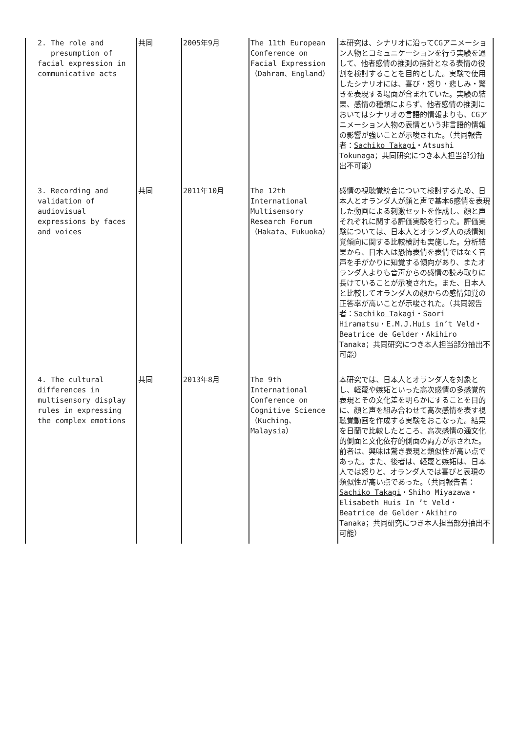| 2. The role and presumption of facial expression in communicative acts | 共同 | 2005年9月 | The 11th European Conference on Facial Expression（Dahram、England） | 本研究は、シナリオに沿ってCGアニメーション人物とコミュニケーションを行う実験を通して、他者感情の推測の指針となる表情の役割を検討することを目的とした。実験で使用したシナリオには、喜び・怒り・悲しみ・驚きを表現する場面が含まれていた。実験の結果、感情の種類によらず、他者感情の推測においてはシナリオの言語的情報よりも、CGアニメーション人物の表情という非言語的情報の影響が強いことが示唆された。（共同報告者： Sachiko Takagi ・Atsushi Tokunaga；共同研究につき本人担当部分抽出不可能） |
| 3. Recording and validation of audiovisual expressions by faces and voices | 共同 | 2011年10月 | The 12th International Multisensory Research Forum（Hakata、Fukuoka） | 感情の視聴覚統合について検討するため、日本人とオランダ人が顔と声で基本6感情を表現した動画による刺激セットを作成し、顔と声それぞれに関する評価実験を行った。評価実験については、日本人とオランダ人の感情知覚傾向に関する比較検討も実施した。分析結果から、日本人は恐怖表情を表情ではなく音声を手がかりに知覚する傾向があり、またオランダ人よりも音声からの感情の読み取りに長けていることが示唆された。また、日本人と比較してオランダ人の顔からの感情知覚の正答率が高いことが示唆された。（共同報告者： Sachiko Takagi ・Saori Hiramatsu・E.M.J.Huis in’t Veld・Beatrice de Gelder・Akihiro Tanaka；共同研究につき本人担当部分抽出不可能） |
| 4. The cultural differences in multisensory display rules in expressing the complex emotions | 共同 | 2013年8月 | The 9th International Conference on Cognitive Science（Kuching、Malaysia） | 本研究では、日本人とオランダ人を対象とし、軽蔑や嫉妬といった高次感情の多感覚的表現とその文化差を明らかにすることを目的に、顔と声を組み合わせて高次感情を表す視聴覚動画を作成する実験をおこなった。結果を日蘭で比較したところ、高次感情の通文化的側面と文化依存的側面の両方が示された。前者は、興味は驚き表現と類似性が高い点であった。また、後者は、軽蔑と嫉妬は、日本人では怒りと、オランダ人では喜びと表現の類似性が高い点であった。（共同報告者： Sachiko Takagi ・Shiho Miyazawa・Elisabeth Huis In ’t Veld・Beatrice de Gelder・Akihiro Tanaka；共同研究につき本人担当部分抽出不可能） |